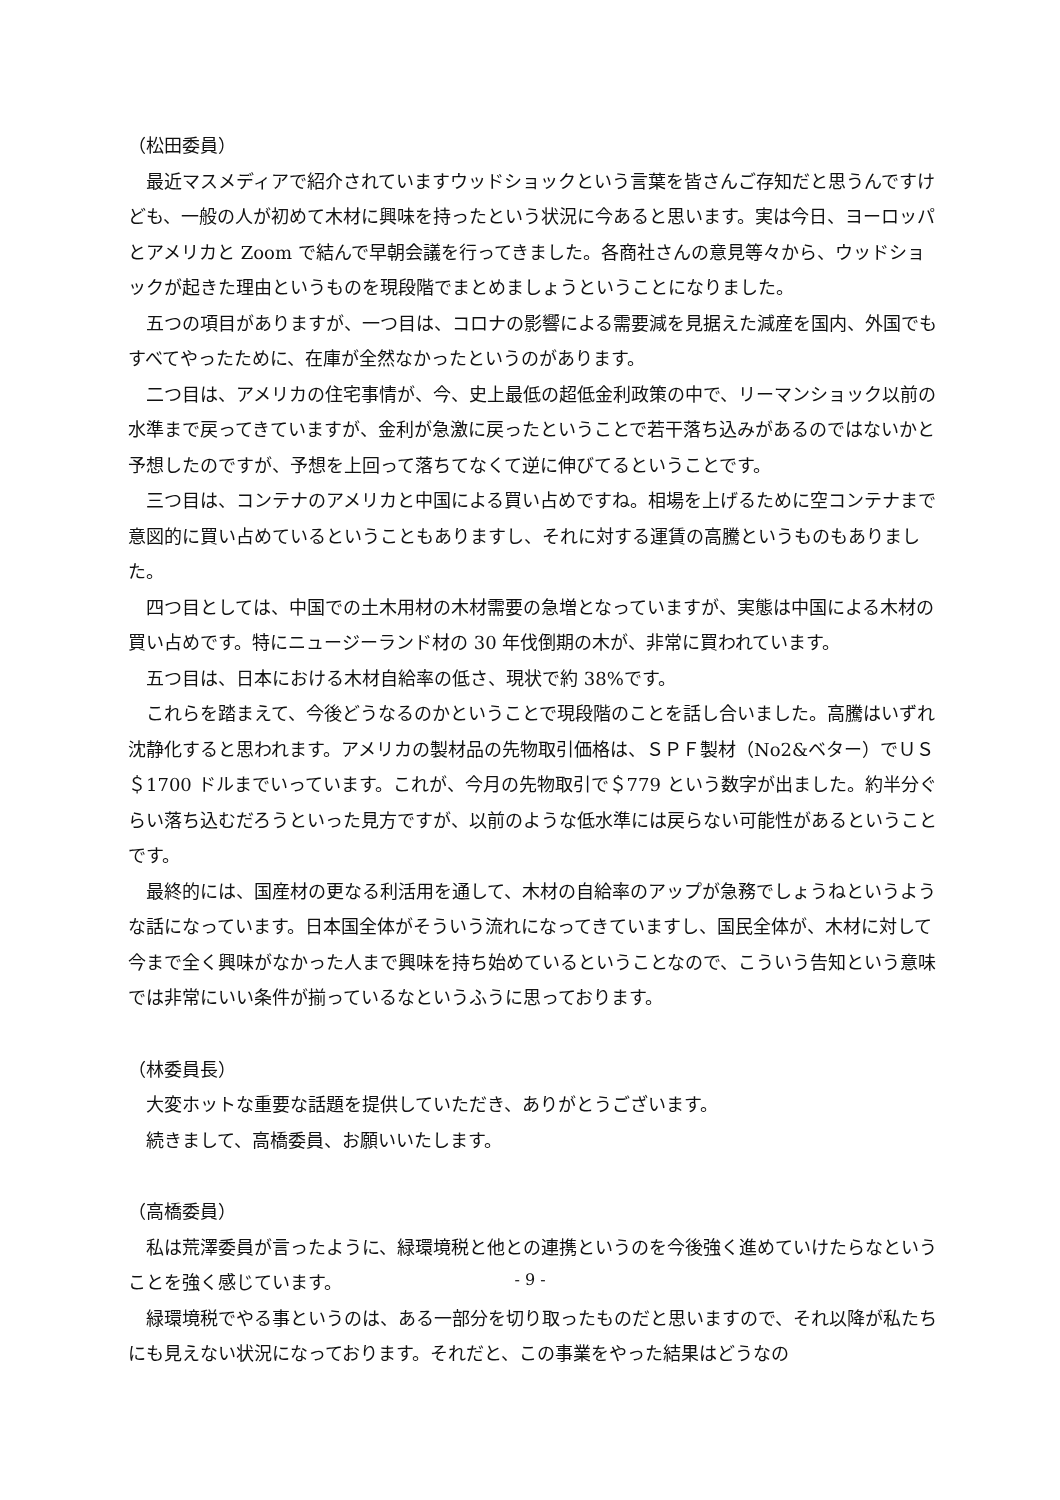（松田委員）
　最近マスメディアで紹介されていますウッドショックという言葉を皆さんご存知だと思うんですけども、一般の人が初めて木材に興味を持ったという状況に今あると思います。実は今日、ヨーロッパとアメリカと Zoom で結んで早朝会議を行ってきました。各商社さんの意見等々から、ウッドショックが起きた理由というものを現段階でまとめましょうということになりました。
　五つの項目がありますが、一つ目は、コロナの影響による需要減を見据えた減産を国内、外国でもすべてやったために、在庫が全然なかったというのがあります。
　二つ目は、アメリカの住宅事情が、今、史上最低の超低金利政策の中で、リーマンショック以前の水準まで戻ってきていますが、金利が急激に戻ったということで若干落ち込みがあるのではないかと予想したのですが、予想を上回って落ちてなくて逆に伸びてるということです。
　三つ目は、コンテナのアメリカと中国による買い占めですね。相場を上げるために空コンテナまで意図的に買い占めているということもありますし、それに対する運賃の高騰というものもありました。
　四つ目としては、中国での土木用材の木材需要の急増となっていますが、実態は中国による木材の買い占めです。特にニュージーランド材の 30 年伐倒期の木が、非常に買われています。
　五つ目は、日本における木材自給率の低さ、現状で約 38%です。
　これらを踏まえて、今後どうなるのかということで現段階のことを話し合いました。高騰はいずれ沈静化すると思われます。アメリカの製材品の先物取引価格は、ＳＰＦ製材（No2&ベター）でＵＳ＄1700 ドルまでいっています。これが、今月の先物取引で＄779 という数字が出ました。約半分ぐらい落ち込むだろうといった見方ですが、以前のような低水準には戻らない可能性があるということです。
　最終的には、国産材の更なる利活用を通して、木材の自給率のアップが急務でしょうねというような話になっています。日本国全体がそういう流れになってきていますし、国民全体が、木材に対して今まで全く興味がなかった人まで興味を持ち始めているということなので、こういう告知という意味では非常にいい条件が揃っているなというふうに思っております。
（林委員長）
　大変ホットな重要な話題を提供していただき、ありがとうございます。
　続きまして、高橋委員、お願いいたします。
（高橋委員）
　私は荒澤委員が言ったように、緑環境税と他との連携というのを今後強く進めていけたらなということを強く感じています。
　緑環境税でやる事というのは、ある一部分を切り取ったものだと思いますので、それ以降が私たちにも見えない状況になっております。それだと、この事業をやった結果はどうなの
- 9 -